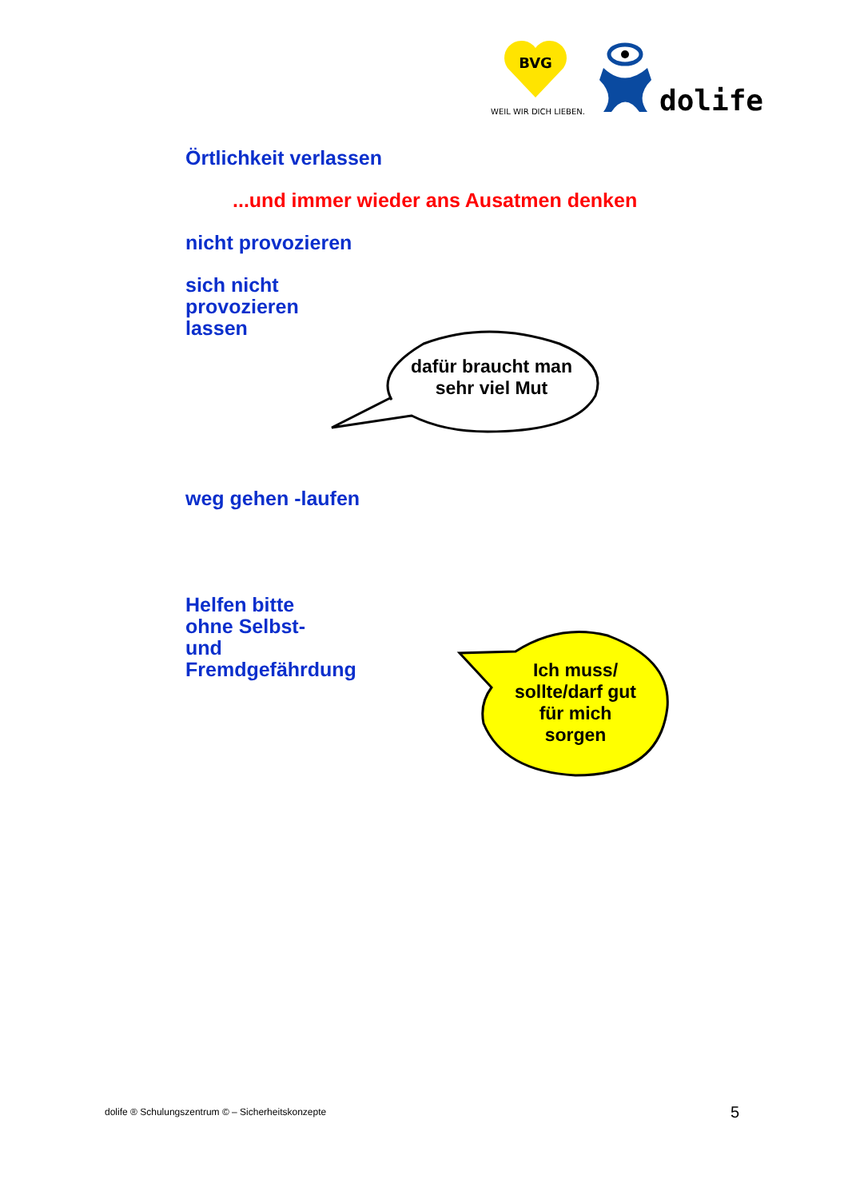BVG
WEIL WIR DICH LIEBEN.
dolife
Örtlichkeit verlassen
...und immer wieder ans Ausatmen denken
nicht provozieren
sich nicht
provozieren
lassen
weg gehen -laufen
Helfen bitte
ohne Selbst-
und
Fremdgefährdung
dafür braucht man
sehr viel Mut
Ich muss/
sollte/darf gut
für mich
sorgen
dolife ® Schulungszentrum © – Sicherheitskonzepte
5